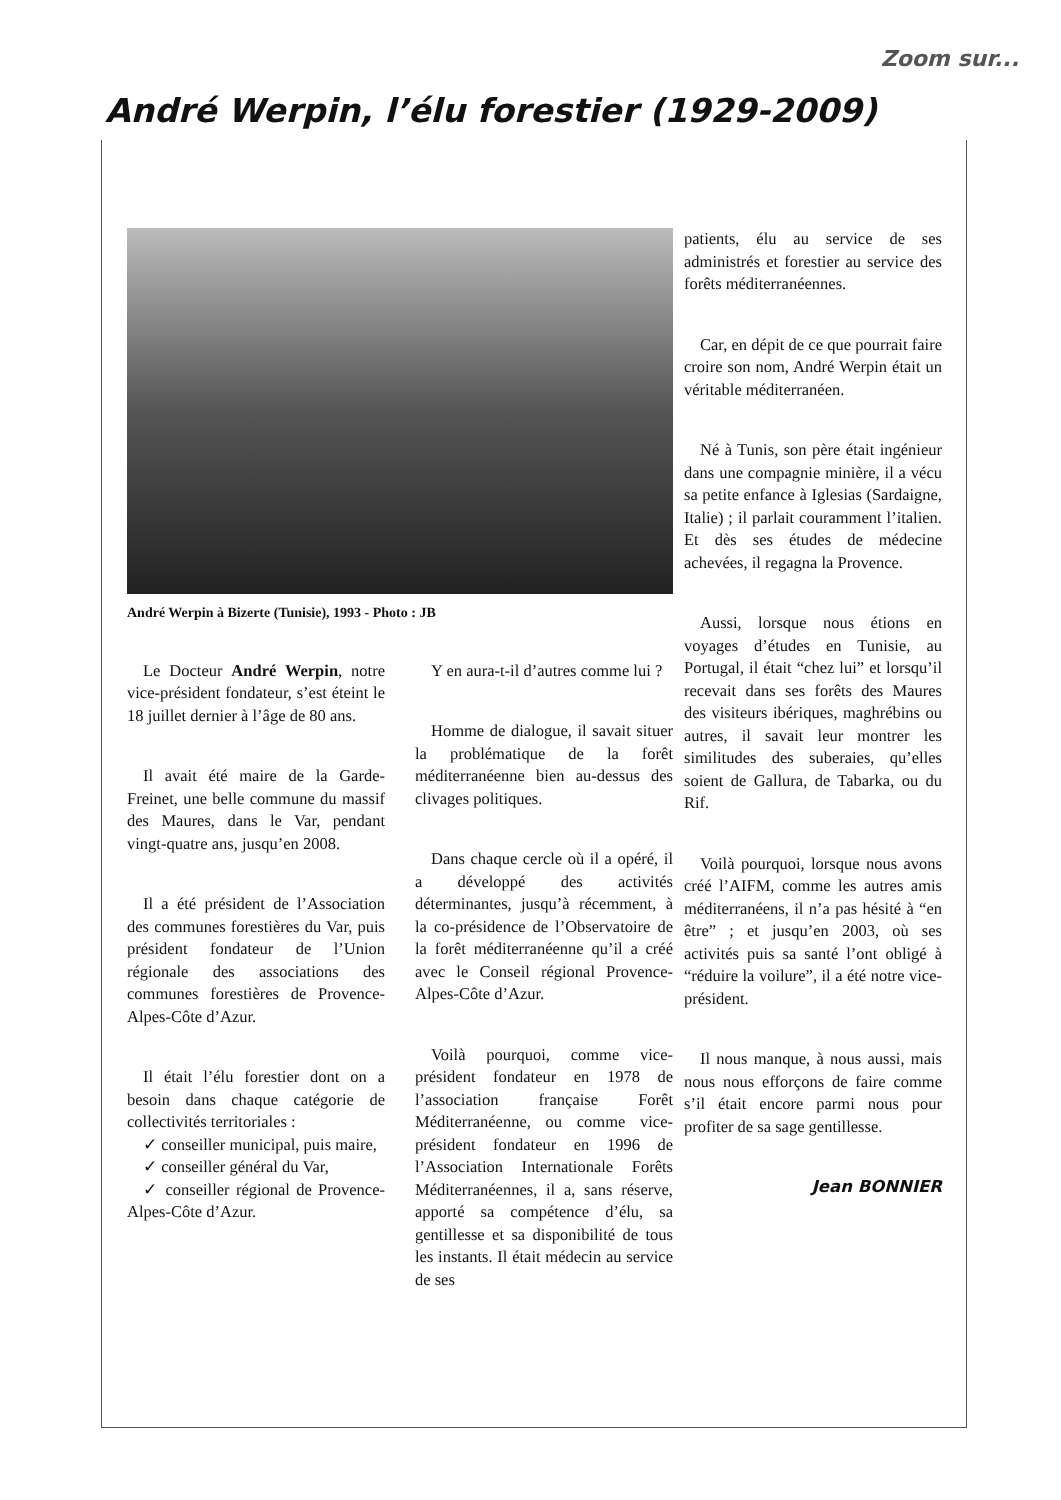Zoom sur...
André Werpin, l’élu forestier (1929-2009)
André Werpin à Bizerte (Tunisie), 1993 - Photo : JB
Le Docteur André Werpin, notre vice-président fondateur, s’est éteint le 18 juillet dernier à l’âge de 80 ans.
Il avait été maire de la Garde-Freinet, une belle commune du massif des Maures, dans le Var, pendant vingt-quatre ans, jusqu’en 2008.
Il a été président de l’Association des communes forestières du Var, puis président fondateur de l’Union régionale des associations des communes forestières de Provence-Alpes-Côte d’Azur.
Il était l’élu forestier dont on a besoin dans chaque catégorie de collectivités territoriales :
✓ conseiller municipal, puis maire,
✓ conseiller général du Var,
✓ conseiller régional de Provence-Alpes-Côte d’Azur.
Y en aura-t-il d’autres comme lui ?
Homme de dialogue, il savait situer la problématique de la forêt méditerranéenne bien au-dessus des clivages politiques.
Dans chaque cercle où il a opéré, il a développé des activités déterminantes, jusqu’à récemment, à la co-présidence de l’Observatoire de la forêt méditerranéenne qu’il a créé avec le Conseil régional Provence-Alpes-Côte d’Azur.
Voilà pourquoi, comme vice-président fondateur en 1978 de l’association française Forêt Méditerranéenne, ou comme vice-président fondateur en 1996 de l’Association Internationale Forêts Méditerranéennes, il a, sans réserve, apporté sa compétence d’élu, sa gentillesse et sa disponibilité de tous les instants. Il était médecin au service de ses
patients, élu au service de ses administrés et forestier au service des forêts méditerranéennes.
Car, en dépit de ce que pourrait faire croire son nom, André Werpin était un véritable méditerranéen.
Né à Tunis, son père était ingénieur dans une compagnie minière, il a vécu sa petite enfance à Iglesias (Sardaigne, Italie) ; il parlait couramment l’italien. Et dès ses études de médecine achevées, il regagna la Provence.
Aussi, lorsque nous étions en voyages d’études en Tunisie, au Portugal, il était “chez lui” et lorsqu’il recevait dans ses forêts des Maures des visiteurs ibériques, maghrébins ou autres, il savait leur montrer les similitudes des suberaies, qu’elles soient de Gallura, de Tabarka, ou du Rif.
Voilà pourquoi, lorsque nous avons créé l’AIFM, comme les autres amis méditerranéens, il n’a pas hésité à “en être” ; et jusqu’en 2003, où ses activités puis sa santé l’ont obligé à “réduire la voilure”, il a été notre vice-président.
Il nous manque, à nous aussi, mais nous nous efforçons de faire comme s’il était encore parmi nous pour profiter de sa sage gentillesse.
Jean BONNIER